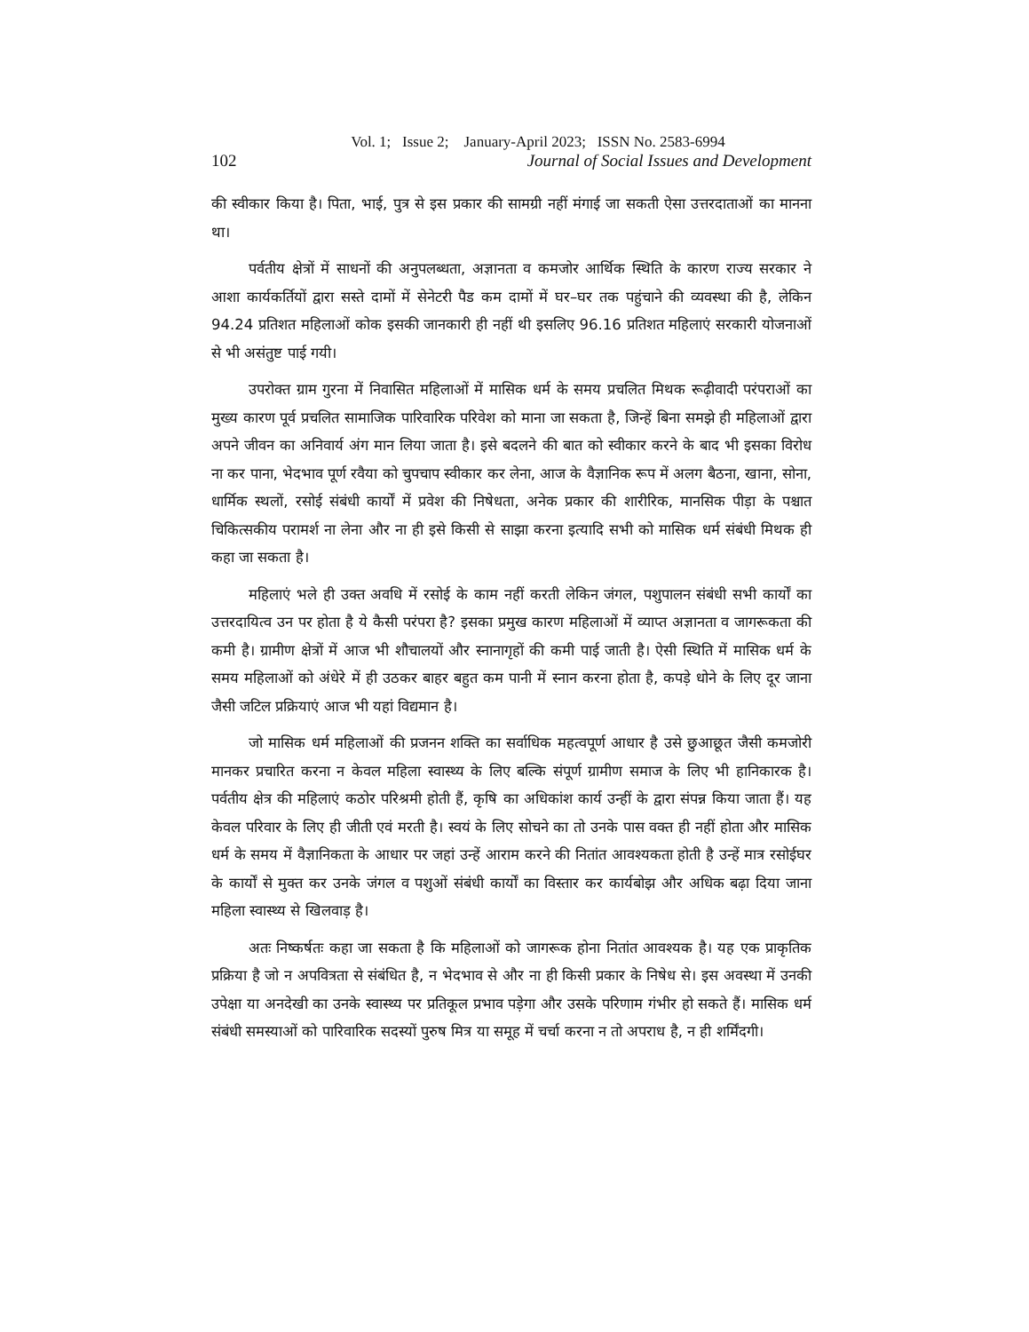Vol. 1; Issue 2; January-April 2023; ISSN No. 2583-6994
102 Journal of Social Issues and Development
की स्वीकार किया है। पिता, भाई, पुत्र से इस प्रकार की सामग्री नहीं मंगाई जा सकती ऐसा उत्तरदाताओं का मानना था।
पर्वतीय क्षेत्रों में साधनों की अनुपलब्धता, अज्ञानता व कमजोर आर्थिक स्थिति के कारण राज्य सरकार ने आशा कार्यकर्तियों द्वारा सस्ते दामों में सेनेटरी पैड कम दामों में घर–घर तक पहुंचाने की व्यवस्था की है, लेकिन 94.24 प्रतिशत महिलाओं कोक इसकी जानकारी ही नहीं थी इसलिए 96.16 प्रतिशत महिलाएं सरकारी योजनाओं से भी असंतुष्ट पाई गयी।
उपरोक्त ग्राम गुरना में निवासित महिलाओं में मासिक धर्म के समय प्रचलित मिथक रूढ़ीवादी परंपराओं का मुख्य कारण पूर्व प्रचलित सामाजिक पारिवारिक परिवेश को माना जा सकता है, जिन्हें बिना समझे ही महिलाओं द्वारा अपने जीवन का अनिवार्य अंग मान लिया जाता है। इसे बदलने की बात को स्वीकार करने के बाद भी इसका विरोध ना कर पाना, भेदभाव पूर्ण रवैया को चुपचाप स्वीकार कर लेना, आज के वैज्ञानिक रूप में अलग बैठना, खाना, सोना, धार्मिक स्थलों, रसोई संबंधी कार्यों में प्रवेश की निषेधता, अनेक प्रकार की शारीरिक, मानसिक पीड़ा के पश्चात चिकित्सकीय परामर्श ना लेना और ना ही इसे किसी से साझा करना इत्यादि सभी को मासिक धर्म संबंधी मिथक ही कहा जा सकता है।
महिलाएं भले ही उक्त अवधि में रसोई के काम नहीं करती लेकिन जंगल, पशुपालन संबंधी सभी कार्यों का उत्तरदायित्व उन पर होता है ये कैसी परंपरा है? इसका प्रमुख कारण महिलाओं में व्याप्त अज्ञानता व जागरूकता की कमी है। ग्रामीण क्षेत्रों में आज भी शौचालयों और स्नानागृहों की कमी पाई जाती है। ऐसी स्थिति में मासिक धर्म के समय महिलाओं को अंधेरे में ही उठकर बाहर बहुत कम पानी में स्नान करना होता है, कपड़े धोने के लिए दूर जाना जैसी जटिल प्रक्रियाएं आज भी यहां विद्यमान है।
जो मासिक धर्म महिलाओं की प्रजनन शक्ति का सर्वाधिक महत्वपूर्ण आधार है उसे छुआछूत जैसी कमजोरी मानकर प्रचारित करना न केवल महिला स्वास्थ्य के लिए बल्कि संपूर्ण ग्रामीण समाज के लिए भी हानिकारक है। पर्वतीय क्षेत्र की महिलाएं कठोर परिश्रमी होती हैं, कृषि का अधिकांश कार्य उन्हीं के द्वारा संपन्न किया जाता हैं। यह केवल परिवार के लिए ही जीती एवं मरती है। स्वयं के लिए सोचने का तो उनके पास वक्त ही नहीं होता और मासिक धर्म के समय में वैज्ञानिकता के आधार पर जहां उन्हें आराम करने की नितांत आवश्यकता होती है उन्हें मात्र रसोईघर के कार्यों से मुक्त कर उनके जंगल व पशुओं संबंधी कार्यों का विस्तार कर कार्यबोझ और अधिक बढ़ा दिया जाना महिला स्वास्थ्य से खिलवाड़ है।
अतः निष्कर्षतः कहा जा सकता है कि महिलाओं को जागरूक होना नितांत आवश्यक है। यह एक प्राकृतिक प्रक्रिया है जो न अपवित्रता से संबंधित है, न भेदभाव से और ना ही किसी प्रकार के निषेध से। इस अवस्था में उनकी उपेक्षा या अनदेखी का उनके स्वास्थ्य पर प्रतिकूल प्रभाव पड़ेगा और उसके परिणाम गंभीर हो सकते हैं। मासिक धर्म संबंधी समस्याओं को पारिवारिक सदस्यों पुरुष मित्र या समूह में चर्चा करना न तो अपराध है, न ही शर्मिंदगी।